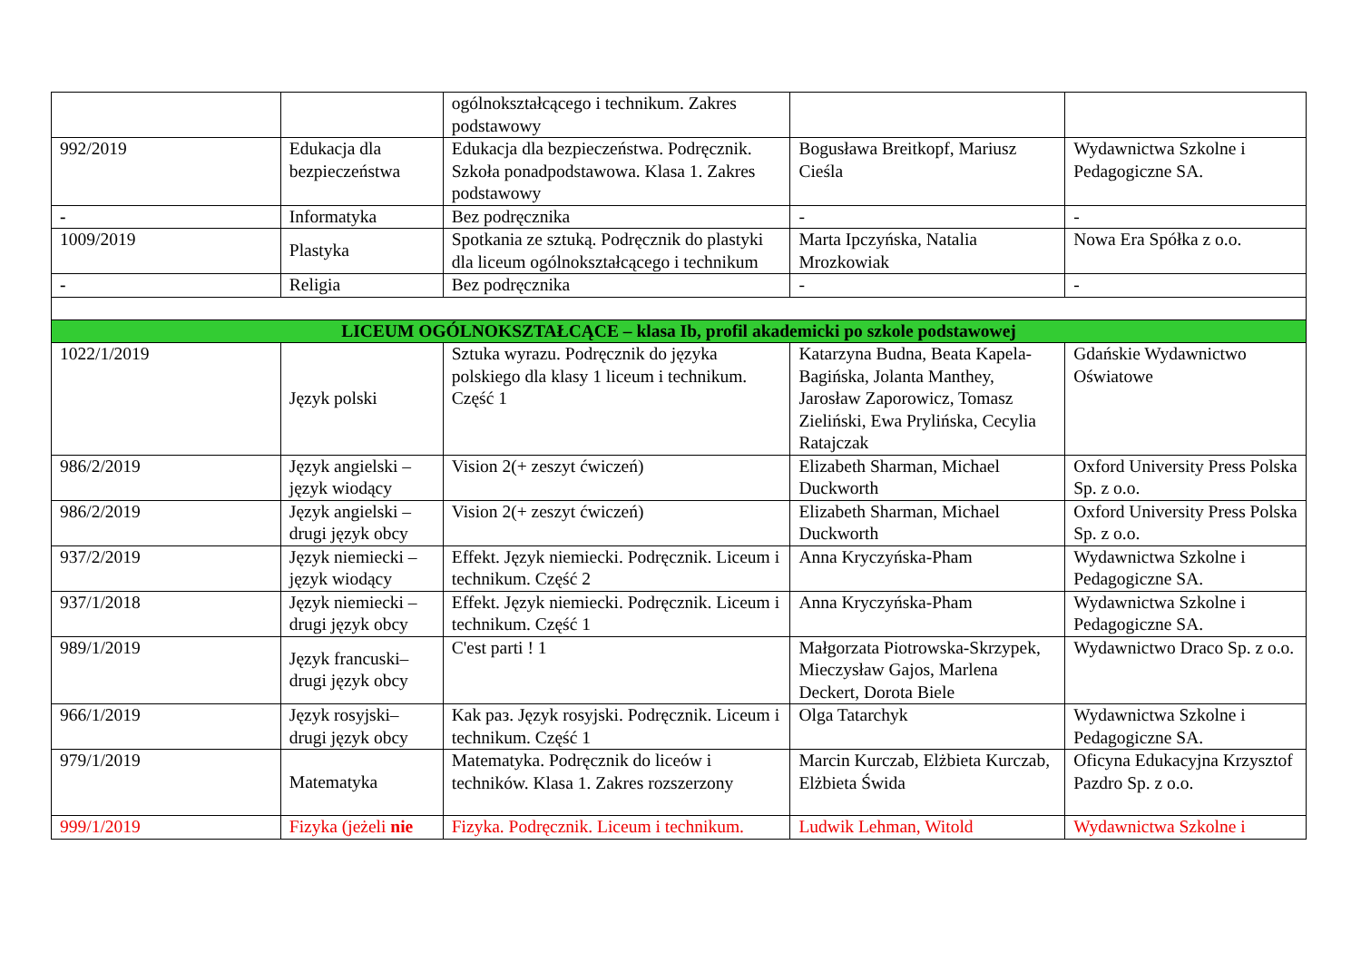| | | ogólnokształcącego i technikum. Zakres podstawowy | | |
| 992/2019 | Edukacja dla bezpieczeństwa | Edukacja dla bezpieczeństwa. Podręcznik. Szkoła ponadpodstawowa. Klasa 1. Zakres podstawowy | Bogusława Breitkopf, Mariusz Cieśla | Wydawnictwa Szkolne i Pedagogiczne SA. |
| - | Informatyka | Bez podręcznika | - | - |
| 1009/2019 | Plastyka | Spotkania ze sztuką. Podręcznik do plastyki dla liceum ogólnokształcącego i technikum | Marta Ipczyńska, Natalia Mrozkowiak | Nowa Era Spółka z o.o. |
| - | Religia | Bez podręcznika | - | - |
| LICEUM OGÓLNOKSZTAŁCĄCE – klasa Ib, profil akademicki po szkole podstawowej | | | | |
| 1022/1/2019 | Język polski | Sztuka wyrazu. Podręcznik do języka polskiego dla klasy 1 liceum i technikum. Część 1 | Katarzyna Budna, Beata Kapela-Bagińska, Jolanta Manthey, Jarosław Zaporowicz, Tomasz Zieliński, Ewa Prylińska, Cecylia Ratajczak | Gdańskie Wydawnictwo Oświatowe |
| 986/2/2019 | Język angielski – język wiodący | Vision 2(+ zeszyt ćwiczeń) | Elizabeth Sharman, Michael Duckworth | Oxford University Press Polska Sp. z o.o. |
| 986/2/2019 | Język angielski – drugi język obcy | Vision 2(+ zeszyt ćwiczeń) | Elizabeth Sharman, Michael Duckworth | Oxford University Press Polska Sp. z o.o. |
| 937/2/2019 | Język niemiecki – język wiodący | Effekt. Język niemiecki. Podręcznik. Liceum i technikum. Część 2 | Anna Kryczyńska-Pham | Wydawnictwa Szkolne i Pedagogiczne SA. |
| 937/1/2018 | Język niemiecki – drugi język obcy | Effekt. Język niemiecki. Podręcznik. Liceum i technikum. Część 1 | Anna Kryczyńska-Pham | Wydawnictwa Szkolne i Pedagogiczne SA. |
| 989/1/2019 | Język francuski– drugi język obcy | C'est parti ! 1 | Małgorzata Piotrowska-Skrzypek, Mieczysław Gajos, Marlena Deckert, Dorota Biele | Wydawnictwo Draco Sp. z o.o. |
| 966/1/2019 | Język rosyjski– drugi język obcy | Kak раз. Język rosyjski. Podręcznik. Liceum i technikum. Część 1 | Olga Tatarchyk | Wydawnictwa Szkolne i Pedagogiczne SA. |
| 979/1/2019 | Matematyka | Matematyka. Podręcznik do liceów i techników. Klasa 1. Zakres rozszerzony | Marcin Kurczab, Elżbieta Kurczab, Elżbieta Świda | Oficyna Edukacyjna Krzysztof Pazdro Sp. z o.o. |
| 999/1/2019 | Fizyka (jeżeli nie | Fizyka. Podręcznik. Liceum i technikum. | Ludwik Lehman, Witold | Wydawnictwa Szkolne i |